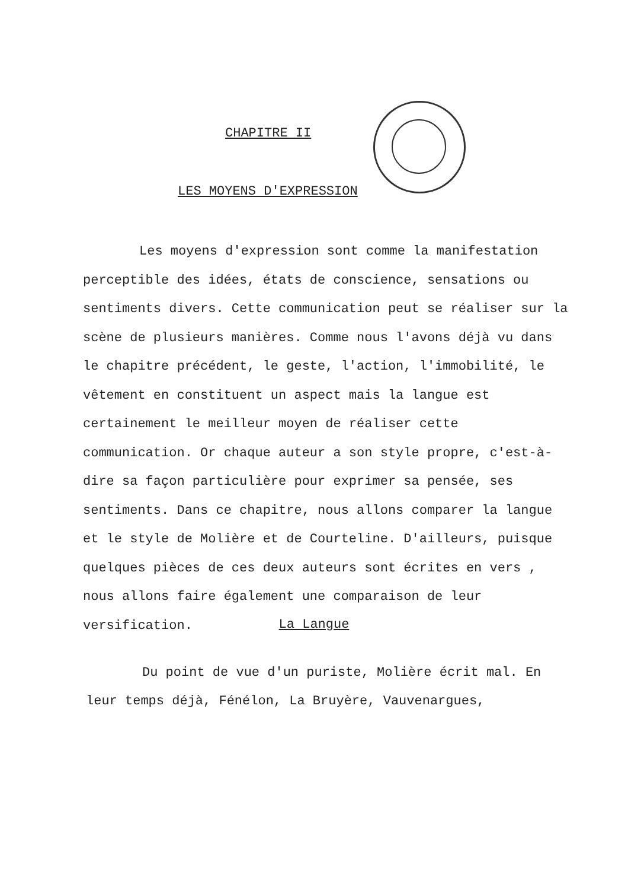CHAPITRE II
LES MOYENS D'EXPRESSION
Les moyens d'expression sont comme la manifestation perceptible des idées, états de conscience, sensations ou sentiments divers. Cette communication peut se réaliser sur la scène de plusieurs manières. Comme nous l'avons déjà vu dans le chapitre précédent, le geste, l'action, l'immobilité, le vêtement en constituent un aspect mais la langue est certainement le meilleur moyen de réaliser cette communication. Or chaque auteur a son style propre, c'est-à-dire sa façon particulière pour exprimer sa pensée, ses sentiments. Dans ce chapitre, nous allons comparer la langue et le style de Molière et de Courteline. D'ailleurs, puisque quelques pièces de ces deux auteurs sont écrites en vers , nous allons faire également une comparaison de leur versification.
La Langue
Du point de vue d'un puriste, Molière écrit mal. En leur temps déjà, Fénélon, La Bruyère, Vauvenargues,